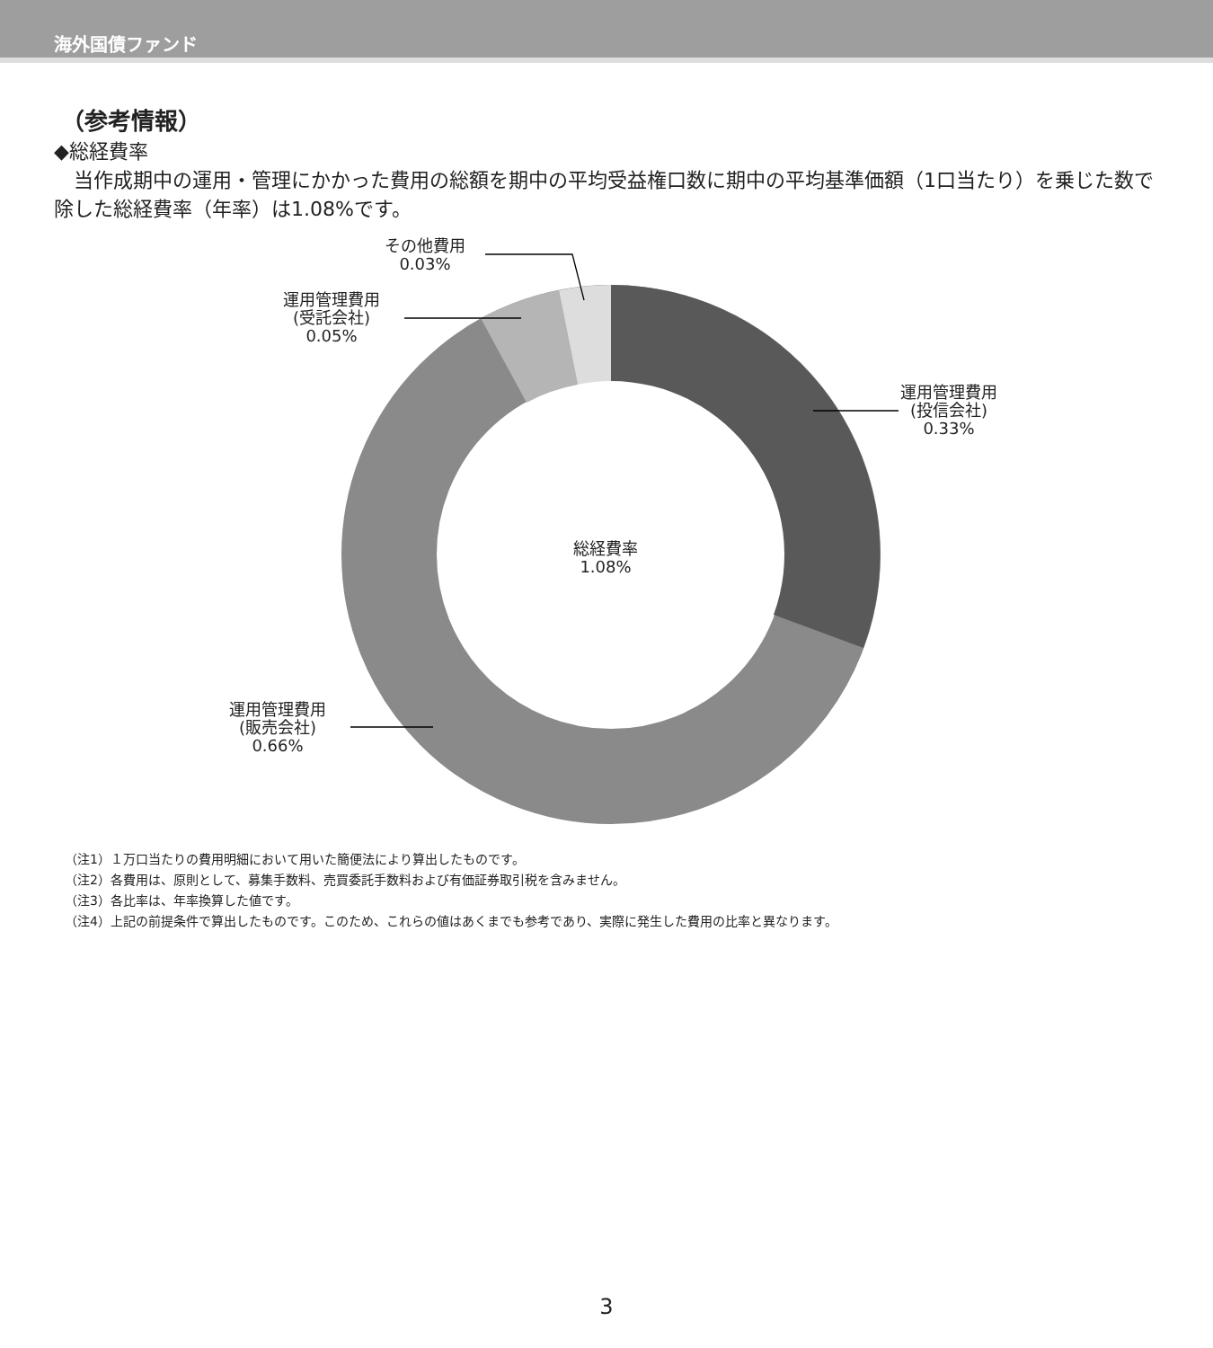海外国債ファンド
（参考情報）
◆総経費率
　当作成期中の運用・管理にかかった費用の総額を期中の平均受益権口数に期中の平均基準価額（1口当たり）を乗じた数で除した総経費率（年率）は1.08%です。
その他費用
0.03%
運用管理費用
(受託会社)
0.05%
運用管理費用
(投信会社)
0.33%
運用管理費用
(販売会社)
0.66%
総経費率
1.08%
（注1）１万口当たりの費用明細において用いた簡便法により算出したものです。
（注2）各費用は、原則として、募集手数料、売買委託手数料および有価証券取引税を含みません。
（注3）各比率は、年率換算した値です。
（注4）上記の前提条件で算出したものです。このため、これらの値はあくまでも参考であり、実際に発生した費用の比率と異なります。
3